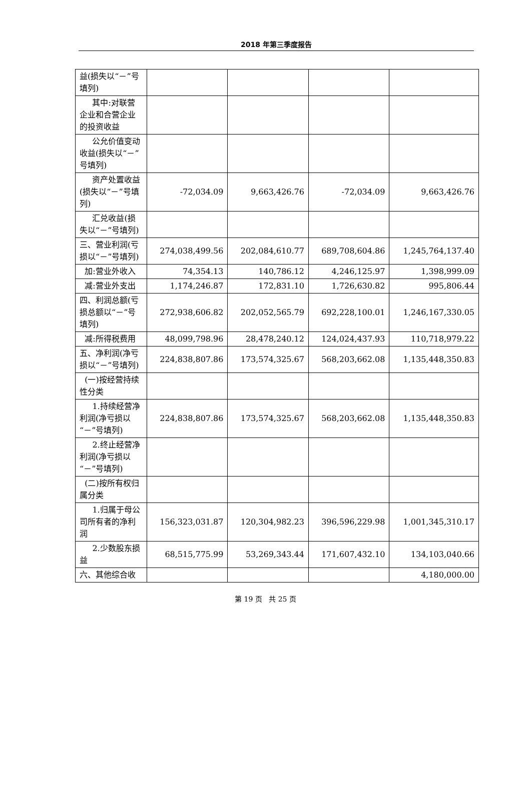2018 年第三季度报告
| 益(损失以“－”号填列) | | | | |
| 其中:对联营企业和合营企业的投资收益 | | | | |
| 公允价值变动收益(损失以“－”号填列) | | | | |
| 资产处置收益(损失以“－”号填列) | -72,034.09 | 9,663,426.76 | -72,034.09 | 9,663,426.76 |
| 汇兑收益(损失以“－”号填列) | | | | |
| 三、营业利润(亏损以“－”号填列) | 274,038,499.56 | 202,084,610.77 | 689,708,604.86 | 1,245,764,137.40 |
| 加:营业外收入 | 74,354.13 | 140,786.12 | 4,246,125.97 | 1,398,999.09 |
| 减:营业外支出 | 1,174,246.87 | 172,831.10 | 1,726,630.82 | 995,806.44 |
| 四、利润总额(亏损总额以“－”号填列) | 272,938,606.82 | 202,052,565.79 | 692,228,100.01 | 1,246,167,330.05 |
| 减:所得税费用 | 48,099,798.96 | 28,478,240.12 | 124,024,437.93 | 110,718,979.22 |
| 五、净利润(净亏损以“－”号填列) | 224,838,807.86 | 173,574,325.67 | 568,203,662.08 | 1,135,448,350.83 |
| (一)按经营持续性分类 | | | | |
| 1.持续经营净利润(净亏损以“－”号填列) | 224,838,807.86 | 173,574,325.67 | 568,203,662.08 | 1,135,448,350.83 |
| 2.终止经营净利润(净亏损以“－”号填列) | | | | |
| (二)按所有权归属分类 | | | | |
| 1.归属于母公司所有者的净利润 | 156,323,031.87 | 120,304,982.23 | 396,596,229.98 | 1,001,345,310.17 |
| 2.少数股东损益 | 68,515,775.99 | 53,269,343.44 | 171,607,432.10 | 134,103,040.66 |
| 六、其他综合收 | | | | 4,180,000.00 |
第 19 页 共 25 页